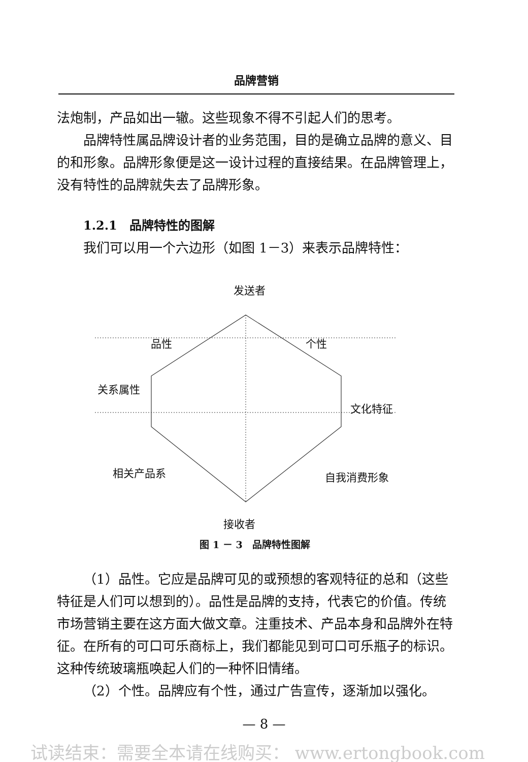品牌营销
法炮制，产品如出一辙。这些现象不得不引起人们的思考。
品牌特性属品牌设计者的业务范围，目的是确立品牌的意义、目的和形象。品牌形象便是这一设计过程的直接结果。在品牌管理上，没有特性的品牌就失去了品牌形象。
1.2.1　品牌特性的图解
我们可以用一个六边形（如图 1－3）来表示品牌特性：
发送者
品性 个性
关系属性
文化特征
相关产品系 自我消费形象
接收者
图 1 － 3　品牌特性图解
（1）品性。它应是品牌可见的或预想的客观特征的总和（这些特征是人们可以想到的）。品性是品牌的支持，代表它的价值。传统市场营销主要在这方面大做文章。注重技术、产品本身和品牌外在特征。在所有的可口可乐商标上，我们都能见到可口可乐瓶子的标识。这种传统玻璃瓶唤起人们的一种怀旧情绪。
（2）个性。品牌应有个性，通过广告宣传，逐渐加以强化。
— 8 —
试读结束：需要全本请在线购买： www.ertongbook.com